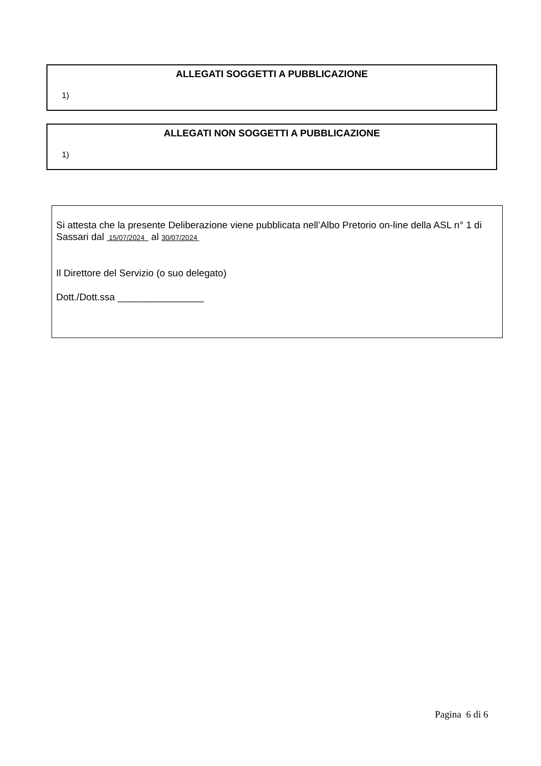ALLEGATI SOGGETTI A PUBBLICAZIONE
1)
ALLEGATI NON SOGGETTI A PUBBLICAZIONE
1)
Si attesta che la presente Deliberazione viene pubblicata nell’Albo Pretorio on-line della ASL n° 1 di Sassari dal 15/07/2024 al 30/07/2024
Il Direttore del Servizio (o suo delegato)
Dott./Dott.ssa ________________
Pagina 6 di 6